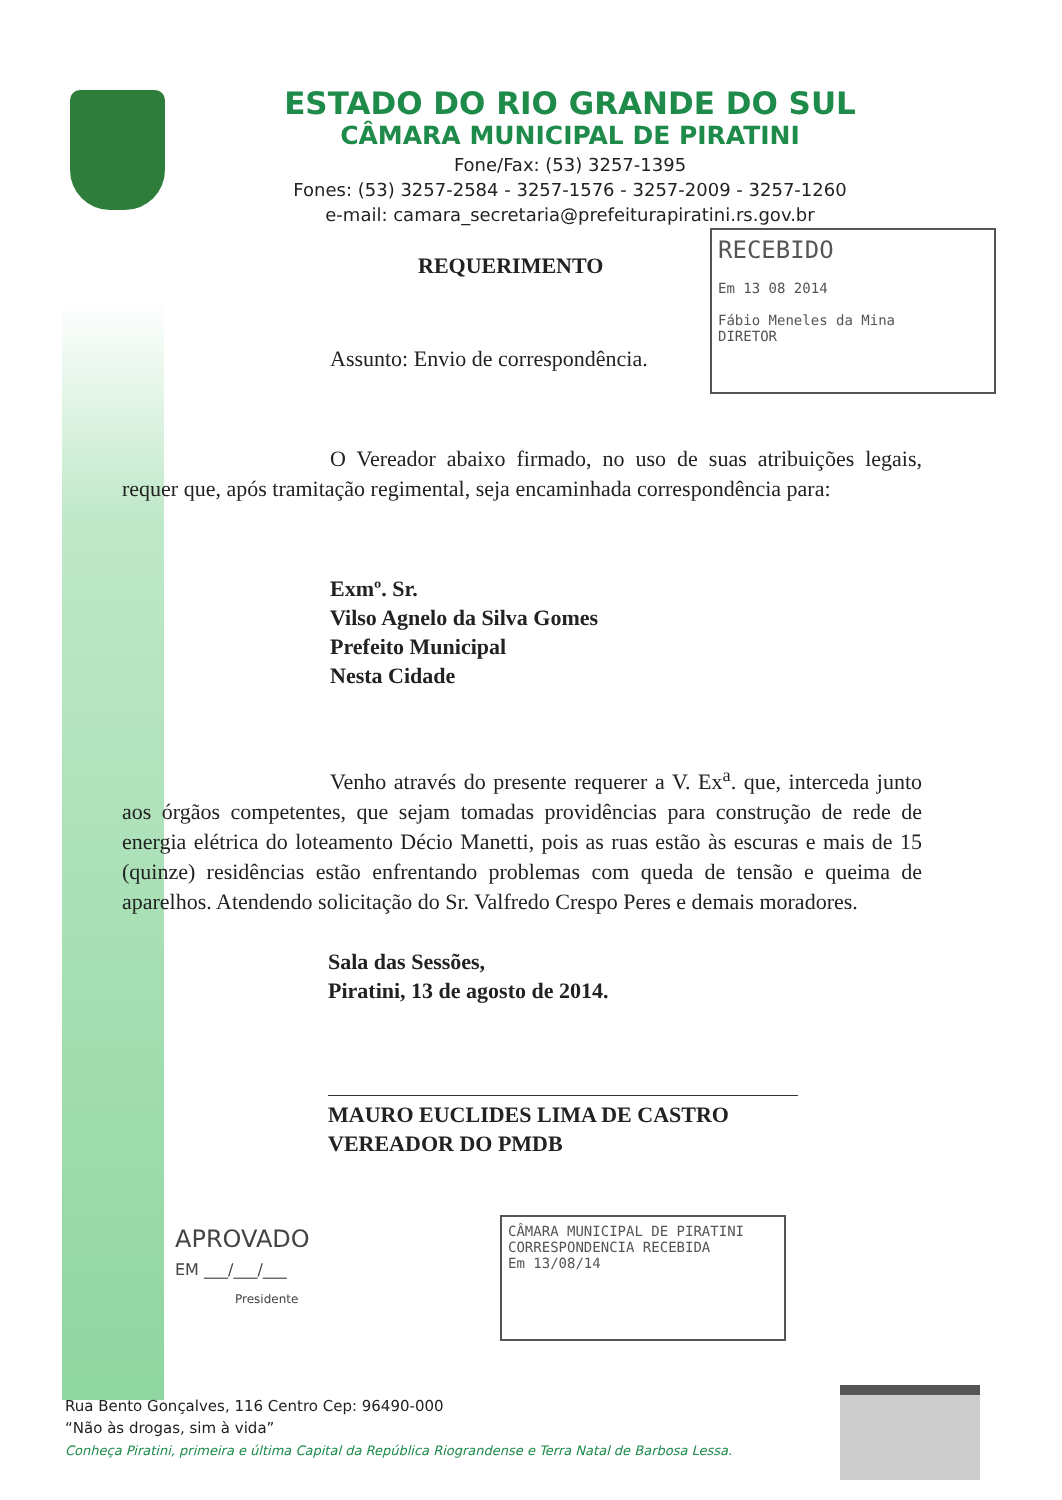ESTADO DO RIO GRANDE DO SUL
CÂMARA MUNICIPAL DE PIRATINI
Fone/Fax: (53) 3257-1395
Fones: (53) 3257-2584 - 3257-1576 - 3257-2009 - 3257-1260
e-mail: camara_secretaria@prefeiturapiratini.rs.gov.br
RECEBIDO
Em 13 08 2014
Fábio Meneles da Mina
DIRETOR
REQUERIMENTO
Assunto: Envio de correspondência.
O Vereador abaixo firmado, no uso de suas atribuições legais, requer que, após tramitação regimental, seja encaminhada correspondência para:
Exmº. Sr.
Vilso Agnelo da Silva Gomes
Prefeito Municipal
Nesta Cidade
Venho através do presente requerer a V. Ex<sup>a</sup>. que, interceda junto aos órgãos competentes, que sejam tomadas providências para construção de rede de energia elétrica do loteamento Décio Manetti, pois as ruas estão às escuras e mais de 15 (quinze) residências estão enfrentando problemas com queda de tensão e queima de aparelhos. Atendendo solicitação do Sr. Valfredo Crespo Peres e demais moradores.
Sala das Sessões,
Piratini, 13 de agosto de 2014.
MAURO EUCLIDES LIMA DE CASTRO
VEREADOR DO PMDB
APROVADO
EM ___/___/___
Presidente
CÂMARA MUNICIPAL DE PIRATINI
CORRESPONDENCIA RECEBIDA
Em 13/08/14
Rua Bento Gonçalves, 116 Centro Cep: 96490-000
“Não às drogas, sim à vida”
Conheça Piratini, primeira e última Capital da República Riograndense e Terra Natal de Barbosa Lessa.